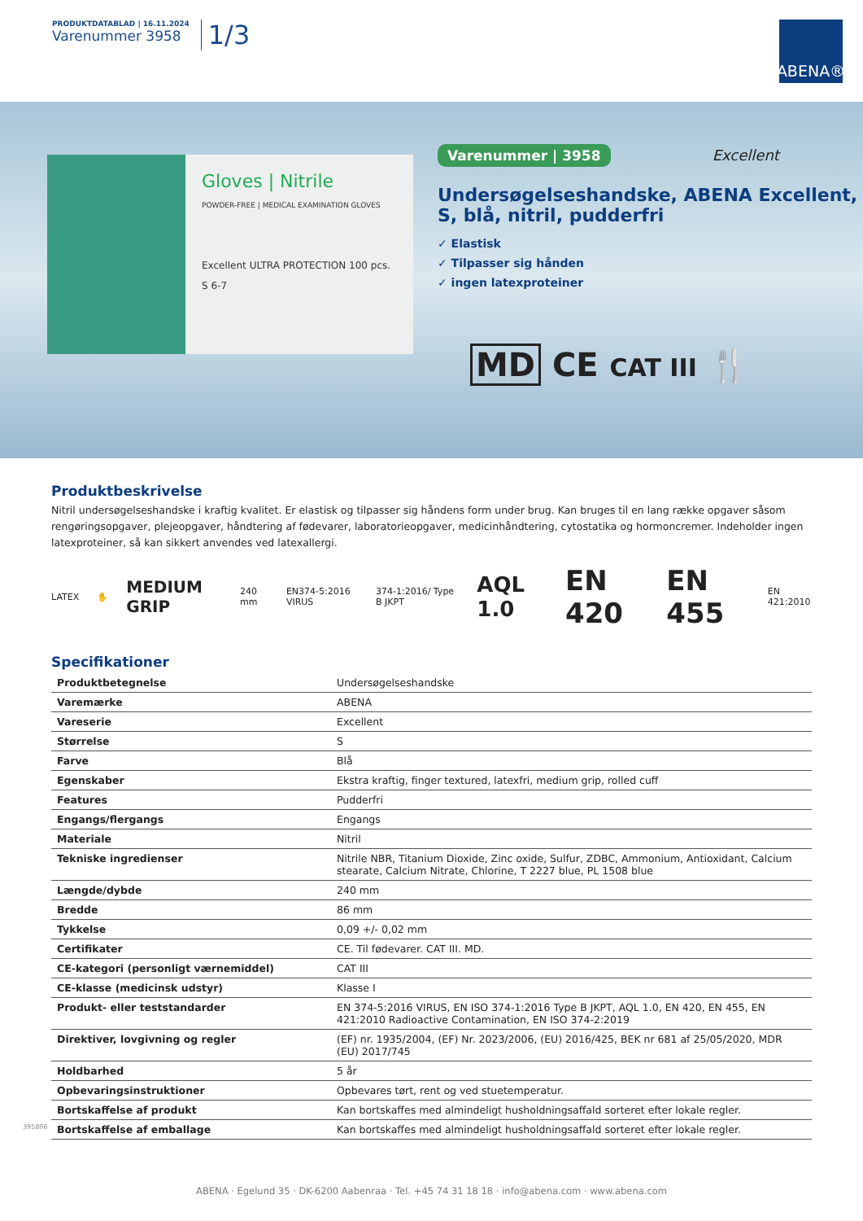PRODUKTDATABLAD | 16.11.2024
Varenummer 3958
1/3
ABENA®
Gloves | Nitrile
POWDER-FREE | MEDICAL EXAMINATION GLOVES
Excellent ULTRA PROTECTION 100 pcs. S 6-7
Varenummer | 3958 Excellent
Undersøgelseshandske, ABENA Excellent, S, blå, nitril, pudderfri
✓ Elastisk
✓ Tilpasser sig hånden
✓ ingen latexproteiner
MD CE CAT III 🍴
Produktbeskrivelse
Nitril undersøgelseshandske i kraftig kvalitet. Er elastisk og tilpasser sig håndens form under brug. Kan bruges til en lang række opgaver såsom rengøringsopgaver, plejeopgaver, håndtering af fødevarer, laboratorieopgaver, medicinhåndtering, cytostatika og hormoncremer. Indeholder ingen latexproteiner, så kan sikkert anvendes ved latexallergi.
LATEX ✋ MEDIUM GRIP 240 mm EN374-5:2016 VIRUS 374-1:2016/ Type B JKPT AQL 1.0 EN 420 EN 455 EN 421:2010
Specifikationer
| Produktbetegnelse | Undersøgelseshandske |
| Varemærke | ABENA |
| Vareserie | Excellent |
| Størrelse | S |
| Farve | Blå |
| Egenskaber | Ekstra kraftig, finger textured, latexfri, medium grip, rolled cuff |
| Features | Pudderfri |
| Engangs/flergangs | Engangs |
| Materiale | Nitril |
| Tekniske ingredienser | Nitrile NBR, Titanium Dioxide, Zinc oxide, Sulfur, ZDBC, Ammonium, Antioxidant, Calcium stearate, Calcium Nitrate, Chlorine, T 2227 blue, PL 1508 blue |
| Længde/dybde | 240 mm |
| Bredde | 86 mm |
| Tykkelse | 0,09 +/- 0,02 mm |
| Certifikater | CE. Til fødevarer. CAT III. MD. |
| CE-kategori (personligt værnemiddel) | CAT III |
| CE-klasse (medicinsk udstyr) | Klasse I |
| Produkt- eller teststandarder | EN 374-5:2016 VIRUS, EN ISO 374-1:2016 Type B JKPT, AQL 1.0, EN 420, EN 455, EN 421:2010 Radioactive Contamination, EN ISO 374-2:2019 |
| Direktiver, lovgivning og regler | (EF) nr. 1935/2004, (EF) Nr. 2023/2006, (EU) 2016/425, BEK nr 681 af 25/05/2020, MDR (EU) 2017/745 |
| Holdbarhed | 5 år |
| Opbevaringsinstruktioner | Opbevares tørt, rent og ved stuetemperatur. |
| Bortskaffelse af produkt | Kan bortskaffes med almindeligt husholdningsaffald sorteret efter lokale regler. |
| Bortskaffelse af emballage | Kan bortskaffes med almindeligt husholdningsaffald sorteret efter lokale regler. |
395806
ABENA · Egelund 35 · DK-6200 Aabenraa · Tel. +45 74 31 18 18 · info@abena.com · www.abena.com